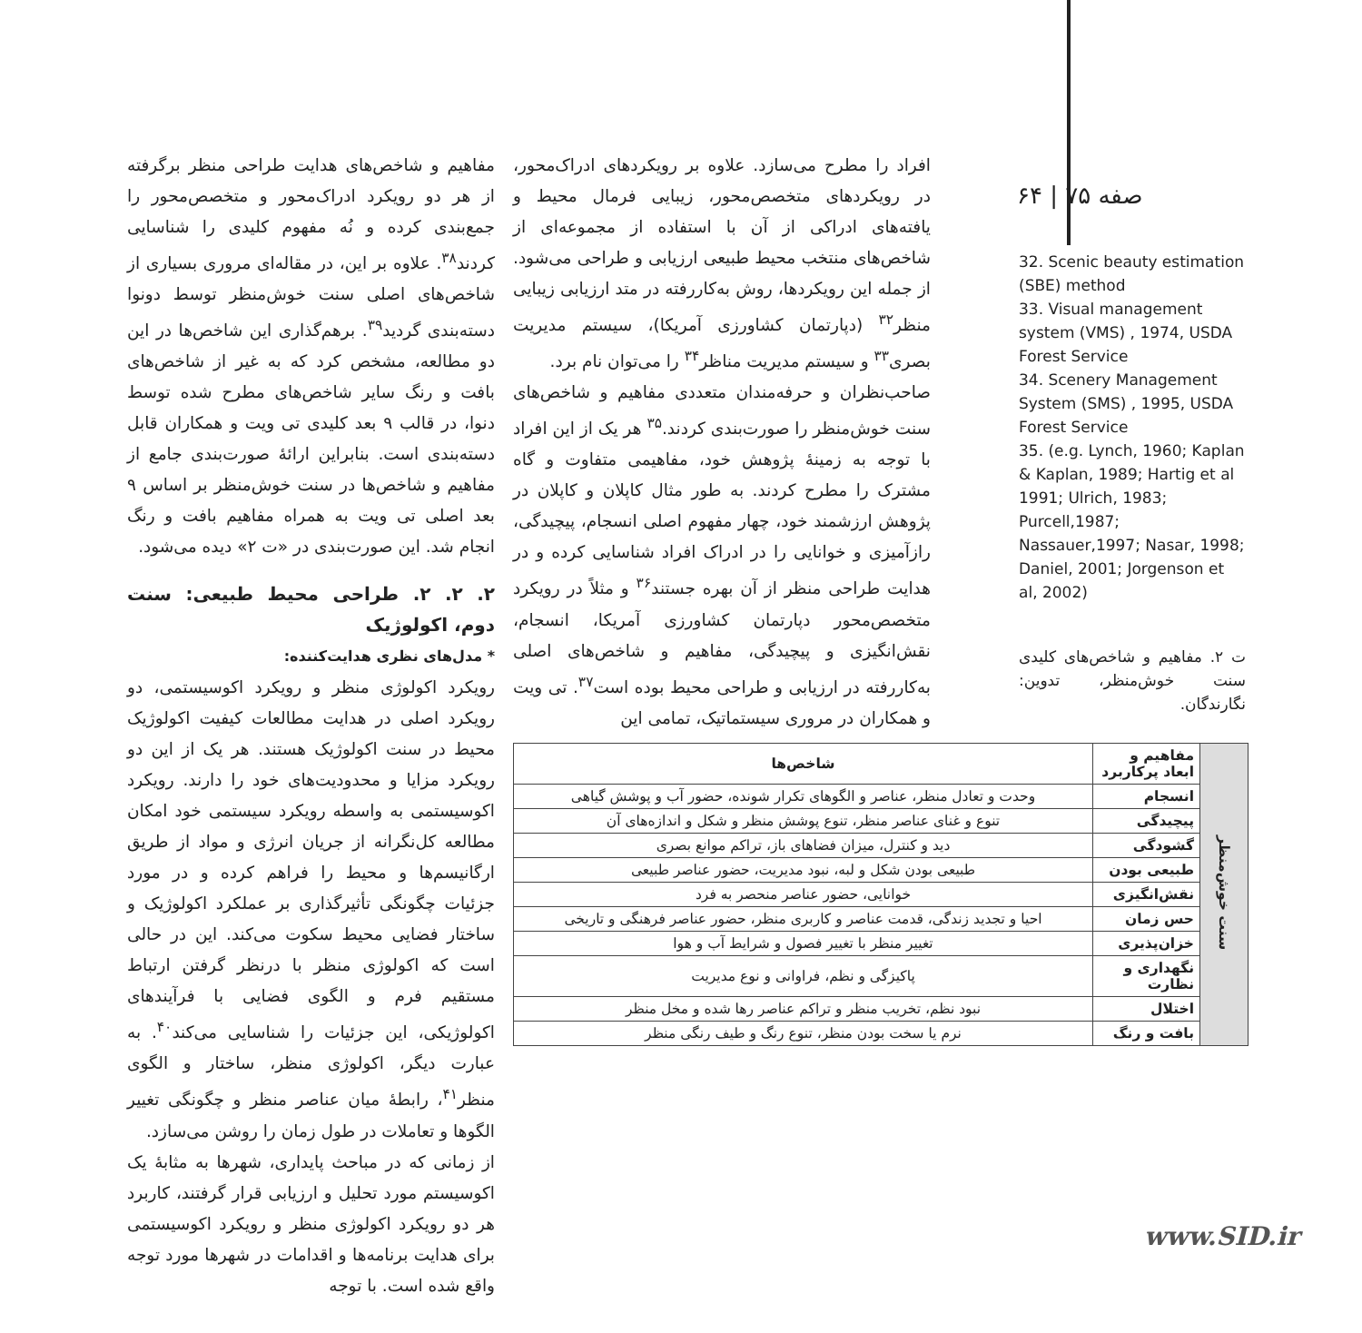۶۴ | ۷۵ صفه
32. Scenic beauty estimation (SBE) method
33. Visual management system (VMS) , 1974, USDA Forest Service
34. Scenery Management System (SMS) , 1995, USDA Forest Service
35. (e.g. Lynch, 1960; Kaplan & Kaplan, 1989; Hartig et al 1991; Ulrich, 1983; Purcell,1987; Nassauer,1997; Nasar, 1998; Daniel, 2001; Jorgenson et al, 2002)
ت ۲. مفاهیم و شاخص‌های کلیدی سنت خوش‌منظر، تدوین: نگارندگان.
افراد را مطرح می‌سازد. علاوه بر رویکردهای ادراک‌محور، در رویکردهای متخصص‌محور، زیبایی فرمال محیط و یافته‌های ادراکی از آن با استفاده از مجموعه‌ای از شاخص‌های منتخب محیط طبیعی ارزیابی و طراحی می‌شود. از جمله این رویکردها، روش به‌کاررفته در متد ارزیابی زیبایی منظر<sup>۳۲</sup> (دپارتمان کشاورزی آمریکا)، سیستم مدیریت بصری<sup>۳۳</sup> و سیستم مدیریت مناظر<sup>۳۴</sup> را می‌توان نام برد.
صاحب‌نظران و حرفه‌مندان متعددی مفاهیم و شاخص‌های سنت خوش‌منظر را صورت‌بندی کردند.<sup>۳۵</sup> هر یک از این افراد با توجه به زمینهٔ پژوهش خود، مفاهیمی متفاوت و گاه مشترک را مطرح کردند. به طور مثال کاپلان و کاپلان در پژوهش ارزشمند خود، چهار مفهوم اصلی انسجام، پیچیدگی، رازآمیزی و خوانایی را در ادراک افراد شناسایی کرده و در هدایت طراحی منظر از آن بهره جستند<sup>۳۶</sup> و مثلاً در رویکرد متخصص‌محور دپارتمان کشاورزی آمریکا، انسجام، نقش‌انگیزی و پیچیدگی، مفاهیم و شاخص‌های اصلی به‌کاررفته در ارزیابی و طراحی محیط بوده است<sup>۳۷</sup>. تی ویت و همکاران در مروری سیستماتیک، تمامی این
مفاهیم و شاخص‌های هدایت طراحی منظر برگرفته از هر دو رویکرد ادراک‌محور و متخصص‌محور را جمع‌بندی کرده و نُه مفهوم کلیدی را شناسایی کردند<sup>۳۸</sup>. علاوه بر این، در مقاله‌ای مروری بسیاری از شاخص‌های اصلی سنت خوش‌منظر توسط دونوا دسته‌بندی گردید<sup>۳۹</sup>. برهم‌گذاری این شاخص‌ها در این دو مطالعه، مشخص کرد که به غیر از شاخص‌های بافت و رنگ سایر شاخص‌های مطرح شده توسط دنوا، در قالب ۹ بعد کلیدی تی ویت و همکاران قابل دسته‌بندی است. بنابراین ارائهٔ صورت‌بندی جامع از مفاهیم و شاخص‌ها در سنت خوش‌منظر بر اساس ۹ بعد اصلی تی ویت به همراه مفاهیم بافت و رنگ انجام شد. این صورت‌بندی در «ت ۲» دیده می‌شود.
۲. ۲. ۲. طراحی محیط طبیعی: سنت دوم، اکولوژیک
* مدل‌های نظری هدایت‌کننده:
رویکرد اکولوژی منظر و رویکرد اکوسیستمی، دو رویکرد اصلی در هدایت مطالعات کیفیت اکولوژیک محیط در سنت اکولوژیک هستند. هر یک از این دو رویکرد مزایا و محدودیت‌های خود را دارند. رویکرد اکوسیستمی به واسطه رویکرد سیستمی خود امکان مطالعه کل‌نگرانه از جریان انرژی و مواد از طریق ارگانیسم‌ها و محیط را فراهم کرده و در مورد جزئیات چگونگی تأثیرگذاری بر عملکرد اکولوژیک و ساختار فضایی محیط سکوت می‌کند. این در حالی است که اکولوژی منظر با درنظر گرفتن ارتباط مستقیم فرم و الگوی فضایی با فرآیندهای اکولوژیکی، این جزئیات را شناسایی می‌کند<sup>۴۰</sup>. به عبارت دیگر، اکولوژی منظر، ساختار و الگوی منظر<sup>۴۱</sup>، رابطهٔ میان عناصر منظر و چگونگی تغییر الگوها و تعاملات در طول زمان را روشن می‌سازد.
از زمانی که در مباحث پایداری، شهرها به مثابهٔ یک اکوسیستم مورد تحلیل و ارزیابی قرار گرفتند، کاربرد هر دو رویکرد اکولوژی منظر و رویکرد اکوسیستمی برای هدایت برنامه‌ها و اقدامات در شهرها مورد توجه واقع شده است. با توجه
| سنت خوش‌منظر | مفاهیم و ابعاد پرکاربرد | شاخص‌ها |
| | انسجام | وحدت و تعادل منظر، عناصر و الگوهای تکرار شونده، حضور آب و پوشش گیاهی |
| | پیچیدگی | تنوع و غنای عناصر منظر، تنوع پوشش منظر و شکل و اندازه‌های آن |
| | گشودگی | دید و کنترل، میزان فضاهای باز، تراکم موانع بصری |
| | طبیعی بودن | طبیعی بودن شکل و لبه، نبود مدیریت، حضور عناصر طبیعی |
| | نقش‌انگیزی | خوانایی، حضور عناصر منحصر به فرد |
| | حس زمان | احیا و تجدید زندگی، قدمت عناصر و کاربری منظر، حضور عناصر فرهنگی و تاریخی |
| | خزان‌پذیری | تغییر منظر با تغییر فصول و شرایط آب و هوا |
| | نگهداری و نظارت | پاکیزگی و نظم، فراوانی و نوع مدیریت |
| | اختلال | نبود نظم، تخریب منظر و تراکم عناصر رها شده و مخل منظر |
| | بافت و رنگ | نرم یا سخت بودن منظر، تنوع رنگ و طیف رنگی منظر |
www.SID.ir